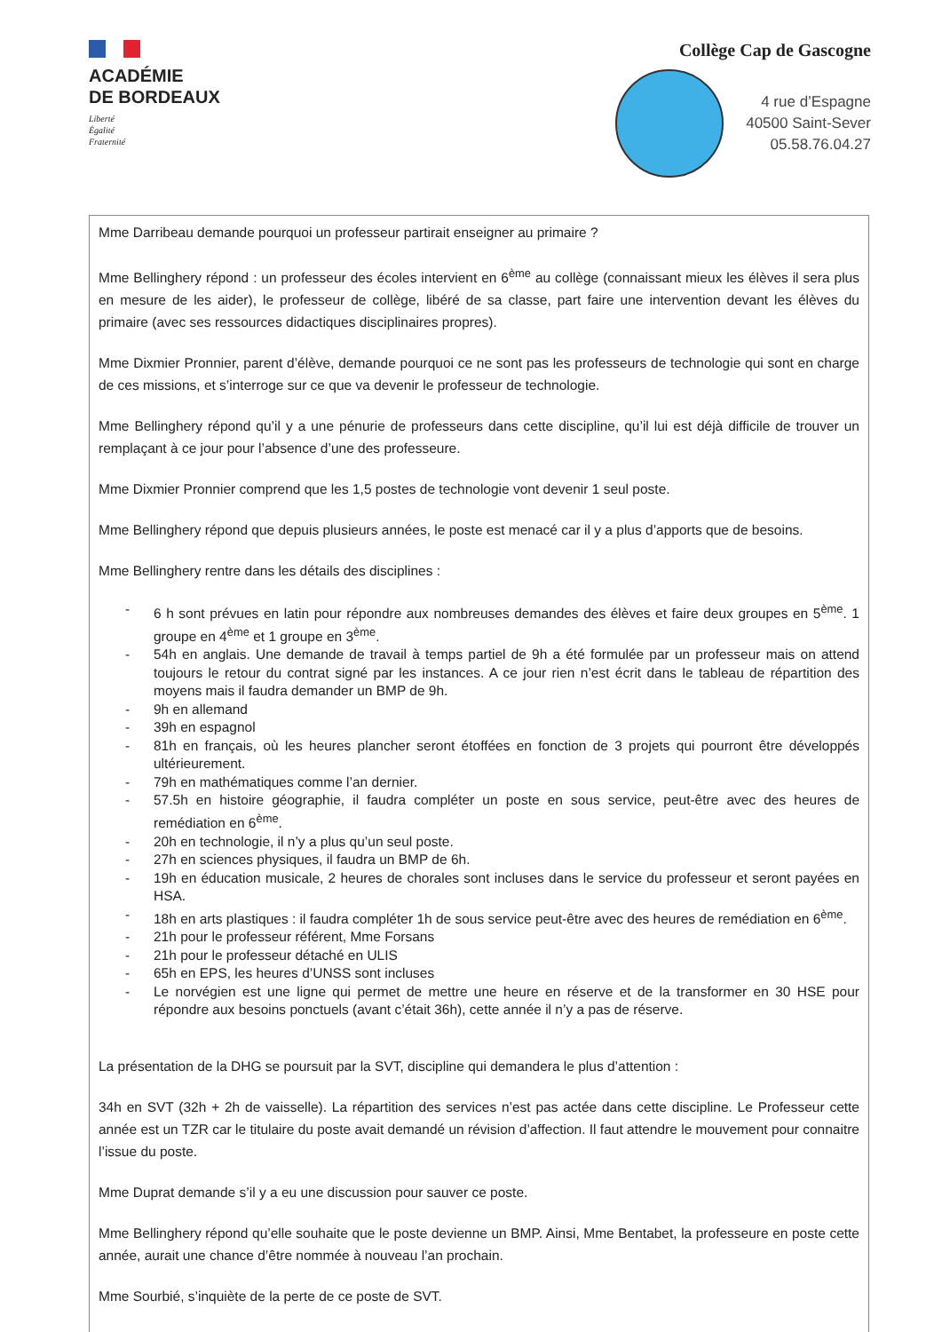ACADÉMIE
DE BORDEAUX
Liberté
Égalité
Fraternité
Collège Cap de Gascogne
4 rue d’Espagne
40500 Saint-Sever
05.58.76.04.27
Mme Darribeau demande pourquoi un professeur partirait enseigner au primaire ?
Mme Bellinghery répond : un professeur des écoles intervient en 6<sup>ème</sup> au collège (connaissant mieux les élèves il sera plus en mesure de les aider), le professeur de collège, libéré de sa classe, part faire une intervention devant les élèves du primaire (avec ses ressources didactiques disciplinaires propres).
Mme Dixmier Pronnier, parent d’élève, demande pourquoi ce ne sont pas les professeurs de technologie qui sont en charge de ces missions, et s’interroge sur ce que va devenir le professeur de technologie.
Mme Bellinghery répond qu’il y a une pénurie de professeurs dans cette discipline, qu’il lui est déjà difficile de trouver un remplaçant à ce jour pour l’absence d’une des professeure.
Mme Dixmier Pronnier comprend que les 1,5 postes de technologie vont devenir 1 seul poste.
Mme Bellinghery répond que depuis plusieurs années, le poste est menacé car il y a plus d’apports que de besoins.
Mme Bellinghery rentre dans les détails des disciplines :
- 6 h sont prévues en latin pour répondre aux nombreuses demandes des élèves et faire deux groupes en 5<sup>ème</sup>. 1 groupe en 4<sup>ème</sup> et 1 groupe en 3<sup>ème</sup>.
- 54h en anglais. Une demande de travail à temps partiel de 9h a été formulée par un professeur mais on attend toujours le retour du contrat signé par les instances. A ce jour rien n’est écrit dans le tableau de répartition des moyens mais il faudra demander un BMP de 9h.
- 9h en allemand
- 39h en espagnol
- 81h en français, où les heures plancher seront étoffées en fonction de 3 projets qui pourront être développés ultérieurement.
- 79h en mathématiques comme l’an dernier.
- 57.5h en histoire géographie, il faudra compléter un poste en sous service, peut-être avec des heures de remédiation en 6<sup>ème</sup>.
- 20h en technologie, il n’y a plus qu’un seul poste.
- 27h en sciences physiques, il faudra un BMP de 6h.
- 19h en éducation musicale, 2 heures de chorales sont incluses dans le service du professeur et seront payées en HSA.
- 18h en arts plastiques : il faudra compléter 1h de sous service peut-être avec des heures de remédiation en 6<sup>ème</sup>.
- 21h pour le professeur référent, Mme Forsans
- 21h pour le professeur détaché en ULIS
- 65h en EPS, les heures d’UNSS sont incluses
- Le norvégien est une ligne qui permet de mettre une heure en réserve et de la transformer en 30 HSE pour répondre aux besoins ponctuels (avant c’était 36h), cette année il n’y a pas de réserve.
La présentation de la DHG se poursuit par la SVT, discipline qui demandera le plus d’attention :
34h en SVT (32h + 2h de vaisselle). La répartition des services n’est pas actée dans cette discipline. Le Professeur cette année est un TZR car le titulaire du poste avait demandé un révision d’affection. Il faut attendre le mouvement pour connaitre l’issue du poste.
Mme Duprat demande s’il y a eu une discussion pour sauver ce poste.
Mme Bellinghery répond qu’elle souhaite que le poste devienne un BMP. Ainsi, Mme Bentabet, la professeure en poste cette année, aurait une chance d’être nommée à nouveau l’an prochain.
Mme Sourbié, s’inquiète de la perte de ce poste de SVT.